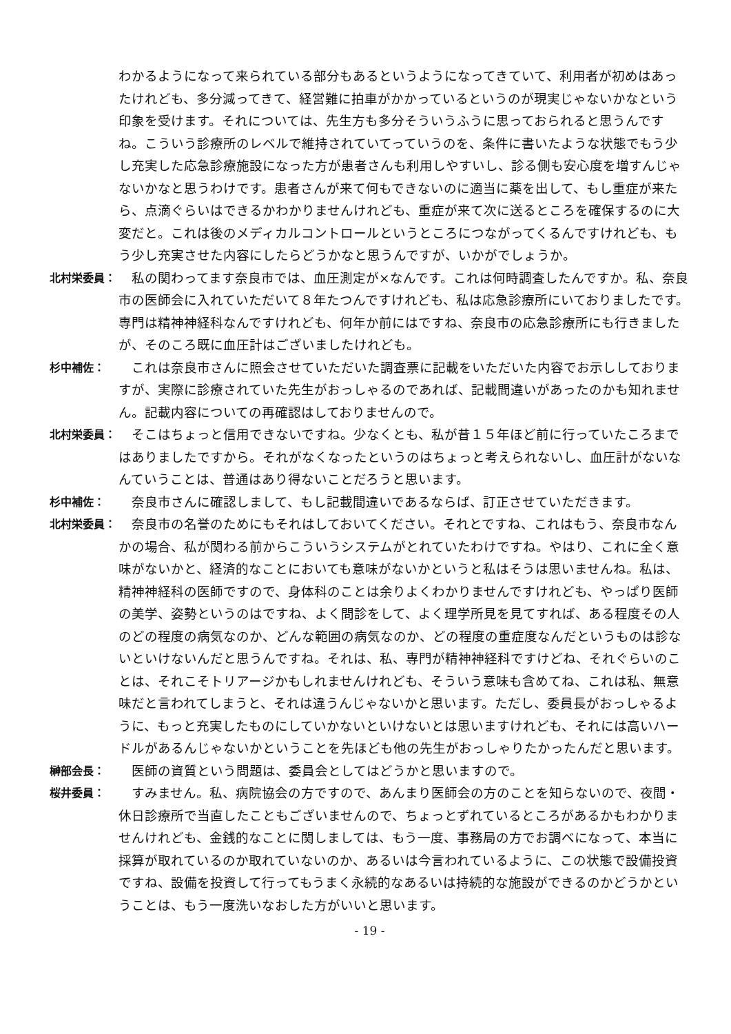わかるようになって来られている部分もあるというようになってきていて、利用者が初めはあったけれども、多分減ってきて、経営難に拍車がかかっているというのが現実じゃないかなという印象を受けます。それについては、先生方も多分そういうふうに思っておられると思うんですね。こういう診療所のレベルで維持されていてっていうのを、条件に書いたような状態でもう少し充実した応急診療施設になった方が患者さんも利用しやすいし、診る側も安心度を増すんじゃないかなと思うわけです。患者さんが来て何もできないのに適当に薬を出して、もし重症が来たら、点滴ぐらいはできるかわかりませんけれども、重症が来て次に送るところを確保するのに大変だと。これは後のメディカルコントロールというところにつながってくるんですけれども、もう少し充実させた内容にしたらどうかなと思うんですが、いかがでしょうか。
北村栄委員：
　私の関わってます奈良市では、血圧測定が×なんです。これは何時調査したんですか。私、奈良市の医師会に入れていただいて８年たつんですけれども、私は応急診療所にいておりましたです。専門は精神神経科なんですけれども、何年か前にはですね、奈良市の応急診療所にも行きましたが、そのころ既に血圧計はございましたけれども。
杉中補佐：
　これは奈良市さんに照会させていただいた調査票に記載をいただいた内容でお示ししておりますが、実際に診療されていた先生がおっしゃるのであれば、記載間違いがあったのかも知れません。記載内容についての再確認はしておりませんので。
北村栄委員：
　そこはちょっと信用できないですね。少なくとも、私が昔１５年ほど前に行っていたころまではありましたですから。それがなくなったというのはちょっと考えられないし、血圧計がないなんていうことは、普通はあり得ないことだろうと思います。
杉中補佐：
　奈良市さんに確認しまして、もし記載間違いであるならば、訂正させていただきます。
北村栄委員：
　奈良市の名誉のためにもそれはしておいてください。それとですね、これはもう、奈良市なんかの場合、私が関わる前からこういうシステムがとれていたわけですね。やはり、これに全く意味がないかと、経済的なことにおいても意味がないかというと私はそうは思いませんね。私は、精神神経科の医師ですので、身体科のことは余りよくわかりませんですけれども、やっぱり医師の美学、姿勢というのはですね、よく問診をして、よく理学所見を見てすれば、ある程度その人のどの程度の病気なのか、どんな範囲の病気なのか、どの程度の重症度なんだというものは診ないといけないんだと思うんですね。それは、私、専門が精神神経科ですけどね、それぐらいのことは、それこそトリアージかもしれませんけれども、そういう意味も含めてね、これは私、無意味だと言われてしまうと、それは違うんじゃないかと思います。ただし、委員長がおっしゃるように、もっと充実したものにしていかないといけないとは思いますけれども、それには高いハードルがあるんじゃないかということを先ほども他の先生がおっしゃりたかったんだと思います。
榊部会長：
　医師の資質という問題は、委員会としてはどうかと思いますので。
桜井委員：
　すみません。私、病院協会の方ですので、あんまり医師会の方のことを知らないので、夜間・休日診療所で当直したこともございませんので、ちょっとずれているところがあるかもわかりませんけれども、金銭的なことに関しましては、もう一度、事務局の方でお調べになって、本当に採算が取れているのか取れていないのか、あるいは今言われているように、この状態で設備投資ですね、設備を投資して行ってもうまく永続的なあるいは持続的な施設ができるのかどうかということは、もう一度洗いなおした方がいいと思います。
- 19 -